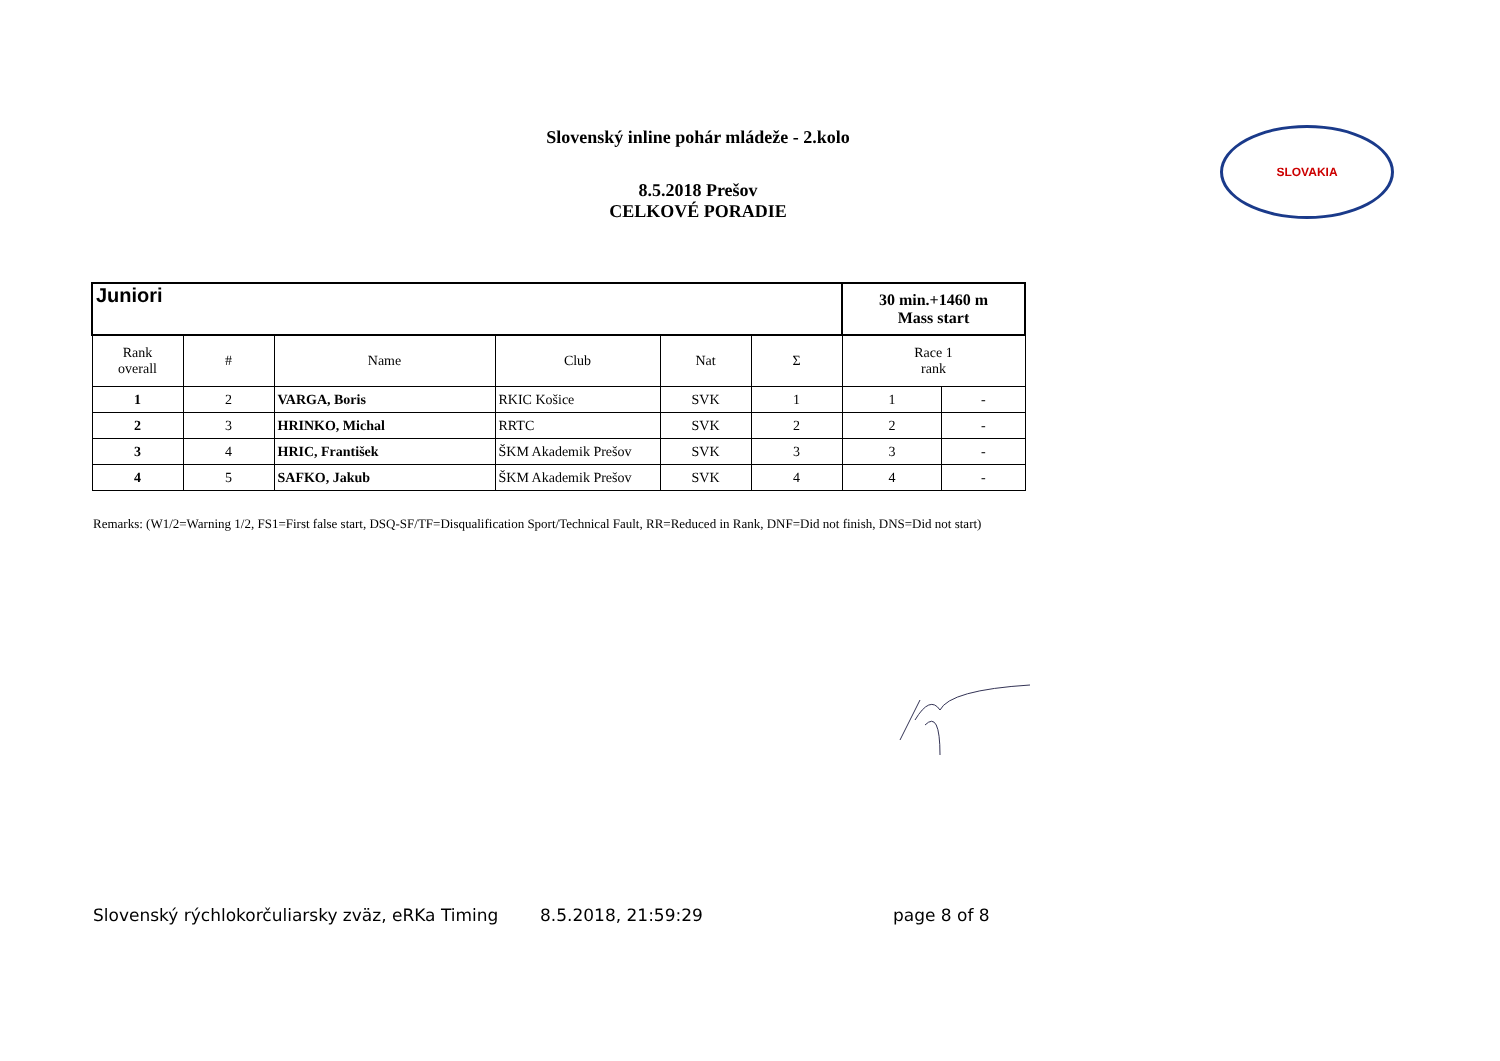Slovenský inline pohár mládeže - 2.kolo
8.5.2018 Prešov
CELKOVÉ PORADIE
SLOVAKIA
| Juniori | | | | | | 30 min.+1460 m Mass start | |
| Rank overall | # | Name | Club | Nat | Σ | Race 1 rank | |
| 1 | 2 | VARGA, Boris | RKIC Košice | SVK | 1 | 1 | - |
| 2 | 3 | HRINKO, Michal | RRTC | SVK | 2 | 2 | - |
| 3 | 4 | HRIC, František | ŠKM Akademik Prešov | SVK | 3 | 3 | - |
| 4 | 5 | SAFKO, Jakub | ŠKM Akademik Prešov | SVK | 4 | 4 | - |
Remarks: (W1/2=Warning 1/2, FS1=First false start, DSQ-SF/TF=Disqualification Sport/Technical Fault, RR=Reduced in Rank, DNF=Did not finish, DNS=Did not start)
Slovenský rýchlokorčuliarsky zväz, eRKa Timing
8.5.2018, 21:59:29 page 8 of 8